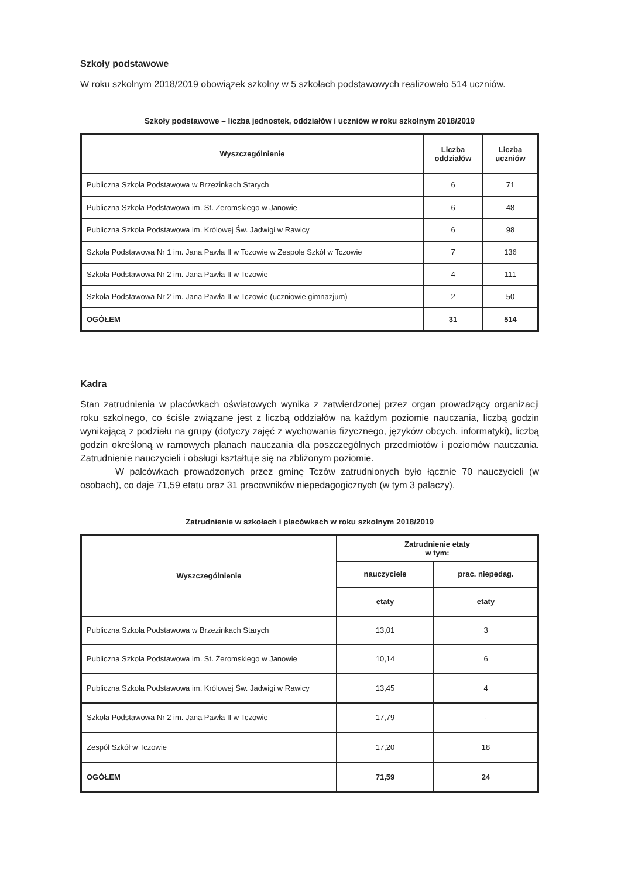Szkoły podstawowe
W roku szkolnym 2018/2019 obowiązek szkolny w 5 szkołach podstawowych realizowało 514 uczniów.
Szkoły podstawowe – liczba jednostek, oddziałów i uczniów w roku szkolnym 2018/2019
| Wyszczególnienie | Liczba oddziałów | Liczba uczniów |
| --- | --- | --- |
| Publiczna Szkoła Podstawowa w Brzezinkach Starych | 6 | 71 |
| Publiczna Szkoła Podstawowa im. St. Żeromskiego w Janowie | 6 | 48 |
| Publiczna Szkoła Podstawowa im. Królowej Św. Jadwigi w Rawicy | 6 | 98 |
| Szkoła Podstawowa Nr 1 im. Jana Pawła II w Tczowie w Zespole Szkół w Tczowie | 7 | 136 |
| Szkoła Podstawowa Nr 2 im. Jana Pawła II w Tczowie | 4 | 111 |
| Szkoła Podstawowa Nr 2 im. Jana Pawła II w Tczowie (uczniowie gimnazjum) | 2 | 50 |
| OGÓŁEM | 31 | 514 |
Kadra
Stan zatrudnienia w placówkach oświatowych wynika z zatwierdzonej przez organ prowadzący organizacji roku szkolnego, co ściśle związane jest z liczbą oddziałów na każdym poziomie nauczania, liczbą godzin wynikającą z podziału na grupy (dotyczy zajęć z wychowania fizycznego, języków obcych, informatyki), liczbą godzin określoną w ramowych planach nauczania dla poszczególnych przedmiotów i poziomów nauczania. Zatrudnienie nauczycieli i obsługi kształtuje się na zbliżonym poziomie.
W palcówkach prowadzonych przez gminę Tczów zatrudnionych było łącznie 70 nauczycieli (w osobach), co daje 71,59 etatu oraz 31 pracowników niepedagogicznych (w tym 3 palaczy).
Zatrudnienie w szkołach i placówkach w roku szkolnym 2018/2019
| Wyszczególnienie | Zatrudnienie etaty w tym: | |
| --- | --- | --- |
| | nauczyciele | prac. niepedag. |
| | etaty | etaty |
| Publiczna Szkoła Podstawowa w Brzezinkach Starych | 13,01 | 3 |
| Publiczna Szkoła Podstawowa im. St. Żeromskiego w Janowie | 10,14 | 6 |
| Publiczna Szkoła Podstawowa im. Królowej Św. Jadwigi w Rawicy | 13,45 | 4 |
| Szkoła Podstawowa Nr 2 im. Jana Pawła II w Tczowie | 17,79 | - |
| Zespół Szkół w Tczowie | 17,20 | 18 |
| OGÓŁEM | 71,59 | 24 |